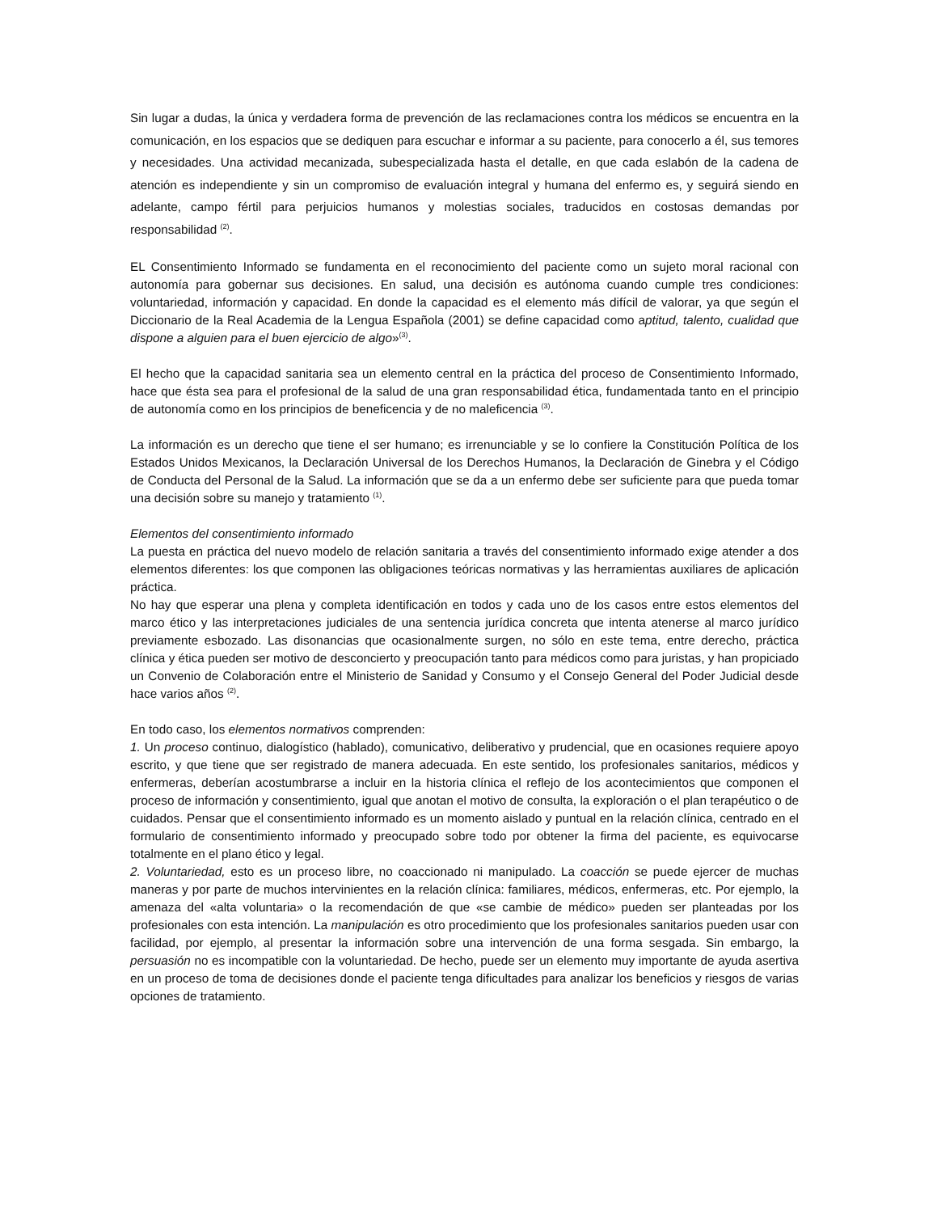Sin lugar a dudas, la única y verdadera forma de prevención de las reclamaciones contra los médicos se encuentra en la comunicación, en los espacios que se dediquen para escuchar e informar a su paciente, para conocerlo a él, sus temores y necesidades. Una actividad mecanizada, subespecializada hasta el detalle, en que cada eslabón de la cadena de atención es independiente y sin un compromiso de evaluación integral y humana del enfermo es, y seguirá siendo en adelante, campo fértil para perjuicios humanos y molestias sociales, traducidos en costosas demandas por responsabilidad <sup>(2)</sup>.
EL Consentimiento Informado se fundamenta en el reconocimiento del paciente como un sujeto moral racional con autonomía para gobernar sus decisiones. En salud, una decisión es autónoma cuando cumple tres condiciones: voluntariedad, información y capacidad. En donde la capacidad es el elemento más difícil de valorar, ya que según el Diccionario de la Real Academia de la Lengua Española (2001) se define capacidad como aptitud, talento, cualidad que dispone a alguien para el buen ejercicio de algo»<sup>(3)</sup>.
El hecho que la capacidad sanitaria sea un elemento central en la práctica del proceso de Consentimiento Informado, hace que ésta sea para el profesional de la salud de una gran responsabilidad ética, fundamentada tanto en el principio de autonomía como en los principios de beneficencia y de no maleficencia <sup>(3)</sup>.
La información es un derecho que tiene el ser humano; es irrenunciable y se lo confiere la Constitución Política de los Estados Unidos Mexicanos, la Declaración Universal de los Derechos Humanos, la Declaración de Ginebra y el Código de Conducta del Personal de la Salud. La información que se da a un enfermo debe ser suficiente para que pueda tomar una decisión sobre su manejo y tratamiento <sup>(1)</sup>.
Elementos del consentimiento informado
La puesta en práctica del nuevo modelo de relación sanitaria a través del consentimiento informado exige atender a dos elementos diferentes: los que componen las obligaciones teóricas normativas y las herramientas auxiliares de aplicación práctica.
No hay que esperar una plena y completa identificación en todos y cada uno de los casos entre estos elementos del marco ético y las interpretaciones judiciales de una sentencia jurídica concreta que intenta atenerse al marco jurídico previamente esbozado. Las disonancias que ocasionalmente surgen, no sólo en este tema, entre derecho, práctica clínica y ética pueden ser motivo de desconcierto y preocupación tanto para médicos como para juristas, y han propiciado un Convenio de Colaboración entre el Ministerio de Sanidad y Consumo y el Consejo General del Poder Judicial desde hace varios años <sup>(2)</sup>.
En todo caso, los elementos normativos comprenden:
1. Un proceso continuo, dialogístico (hablado), comunicativo, deliberativo y prudencial, que en ocasiones requiere apoyo escrito, y que tiene que ser registrado de manera adecuada. En este sentido, los profesionales sanitarios, médicos y enfermeras, deberían acostumbrarse a incluir en la historia clínica el reflejo de los acontecimientos que componen el proceso de información y consentimiento, igual que anotan el motivo de consulta, la exploración o el plan terapéutico o de cuidados. Pensar que el consentimiento informado es un momento aislado y puntual en la relación clínica, centrado en el formulario de consentimiento informado y preocupado sobre todo por obtener la firma del paciente, es equivocarse totalmente en el plano ético y legal.
2. Voluntariedad, esto es un proceso libre, no coaccionado ni manipulado. La coacción se puede ejercer de muchas maneras y por parte de muchos intervinientes en la relación clínica: familiares, médicos, enfermeras, etc. Por ejemplo, la amenaza del «alta voluntaria» o la recomendación de que «se cambie de médico» pueden ser planteadas por los profesionales con esta intención. La manipulación es otro procedimiento que los profesionales sanitarios pueden usar con facilidad, por ejemplo, al presentar la información sobre una intervención de una forma sesgada. Sin embargo, la persuasión no es incompatible con la voluntariedad. De hecho, puede ser un elemento muy importante de ayuda asertiva en un proceso de toma de decisiones donde el paciente tenga dificultades para analizar los beneficios y riesgos de varias opciones de tratamiento.